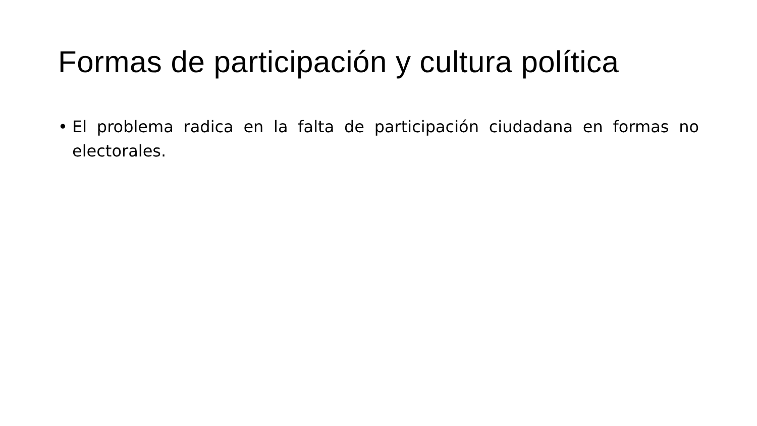Formas de participación y cultura política
• El problema radica en la falta de participación ciudadana en formas no electorales.